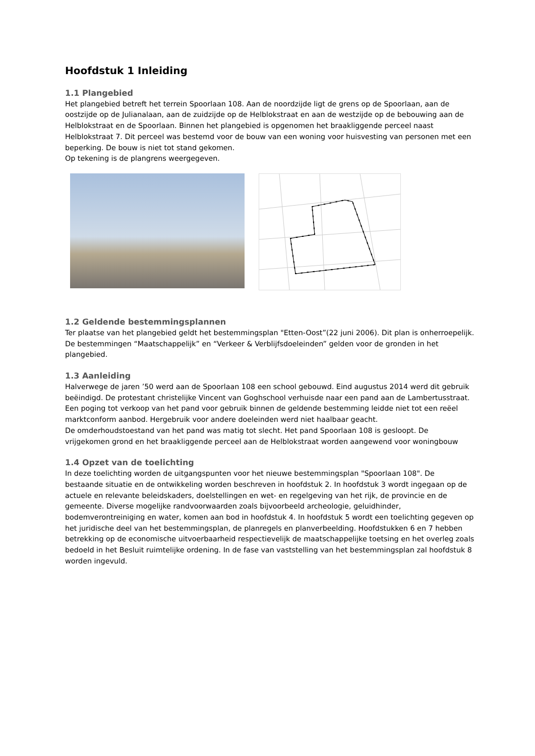Hoofdstuk 1 Inleiding
1.1 Plangebied
Het plangebied betreft het terrein Spoorlaan 108. Aan de noordzijde ligt de grens op de Spoorlaan, aan de oostzijde op de Julianalaan, aan de zuidzijde op de Helblokstraat en aan de westzijde op de bebouwing aan de Helblokstraat en de Spoorlaan. Binnen het plangebied is opgenomen het braakliggende perceel naast Helblokstraat 7. Dit perceel was bestemd voor de bouw van een woning voor huisvesting van personen met een beperking. De bouw is niet tot stand gekomen.
Op tekening is de plangrens weergegeven.
1.2 Geldende bestemmingsplannen
Ter plaatse van het plangebied geldt het bestemmingsplan "Etten-Oost”(22 juni 2006). Dit plan is onherroepelijk. De bestemmingen “Maatschappelijk” en “Verkeer & Verblijfsdoeleinden” gelden voor de gronden in het plangebied.
1.3 Aanleiding
Halverwege de jaren ’50 werd aan de Spoorlaan 108 een school gebouwd. Eind augustus 2014 werd dit gebruik beëindigd. De protestant christelijke Vincent van Goghschool verhuisde naar een pand aan de Lambertusstraat. Een poging tot verkoop van het pand voor gebruik binnen de geldende bestemming leidde niet tot een reëel marktconform aanbod. Hergebruik voor andere doeleinden werd niet haalbaar geacht.
De omderhoudstoestand van het pand was matig tot slecht. Het pand Spoorlaan 108 is gesloopt. De vrijgekomen grond en het braakliggende perceel aan de Helblokstraat worden aangewend voor woningbouw
1.4 Opzet van de toelichting
In deze toelichting worden de uitgangspunten voor het nieuwe bestemmingsplan "Spoorlaan 108". De bestaande situatie en de ontwikkeling worden beschreven in hoofdstuk 2. In hoofdstuk 3 wordt ingegaan op de actuele en relevante beleidskaders, doelstellingen en wet- en regelgeving van het rijk, de provincie en de gemeente. Diverse mogelijke randvoorwaarden zoals bijvoorbeeld archeologie, geluidhinder, bodemverontreiniging en water, komen aan bod in hoofdstuk 4. In hoofdstuk 5 wordt een toelichting gegeven op het juridische deel van het bestemmingsplan, de planregels en planverbeelding. Hoofdstukken 6 en 7 hebben betrekking op de economische uitvoerbaarheid respectievelijk de maatschappelijke toetsing en het overleg zoals bedoeld in het Besluit ruimtelijke ordening. In de fase van vaststelling van het bestemmingsplan zal hoofdstuk 8 worden ingevuld.